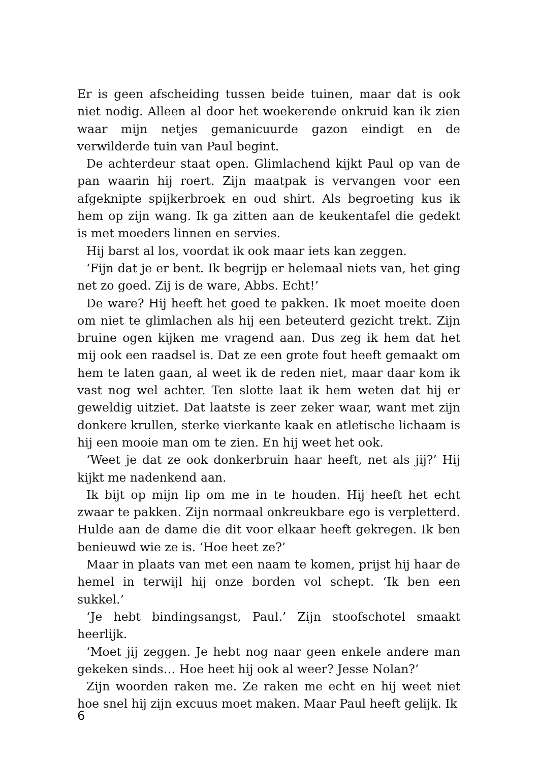Er is geen afscheiding tussen beide tuinen, maar dat is ook niet nodig. Alleen al door het woekerende onkruid kan ik zien waar mijn netjes gemanicuurde gazon eindigt en de verwilderde tuin van Paul begint.
De achterdeur staat open. Glimlachend kijkt Paul op van de pan waarin hij roert. Zijn maatpak is vervangen voor een afgeknipte spijkerbroek en oud shirt. Als begroeting kus ik hem op zijn wang. Ik ga zitten aan de keukentafel die gedekt is met moeders linnen en servies.
Hij barst al los, voordat ik ook maar iets kan zeggen.
‘Fijn dat je er bent. Ik begrijp er helemaal niets van, het ging net zo goed. Zij is de ware, Abbs. Echt!’
De ware? Hij heeft het goed te pakken. Ik moet moeite doen om niet te glimlachen als hij een beteuterd gezicht trekt. Zijn bruine ogen kijken me vragend aan. Dus zeg ik hem dat het mij ook een raadsel is. Dat ze een grote fout heeft gemaakt om hem te laten gaan, al weet ik de reden niet, maar daar kom ik vast nog wel achter. Ten slotte laat ik hem weten dat hij er geweldig uitziet. Dat laatste is zeer zeker waar, want met zijn donkere krullen, sterke vierkante kaak en atletische lichaam is hij een mooie man om te zien. En hij weet het ook.
‘Weet je dat ze ook donkerbruin haar heeft, net als jij?’ Hij kijkt me nadenkend aan.
Ik bijt op mijn lip om me in te houden. Hij heeft het echt zwaar te pakken. Zijn normaal onkreukbare ego is verpletterd. Hulde aan de dame die dit voor elkaar heeft gekregen. Ik ben benieuwd wie ze is. ‘Hoe heet ze?’
Maar in plaats van met een naam te komen, prijst hij haar de hemel in terwijl hij onze borden vol schept. ‘Ik ben een sukkel.’
‘Je hebt bindingsangst, Paul.’ Zijn stoofschotel smaakt heerlijk.
‘Moet jij zeggen. Je hebt nog naar geen enkele andere man gekeken sinds… Hoe heet hij ook al weer? Jesse Nolan?’
Zijn woorden raken me. Ze raken me echt en hij weet niet hoe snel hij zijn excuus moet maken. Maar Paul heeft gelijk. Ik
6